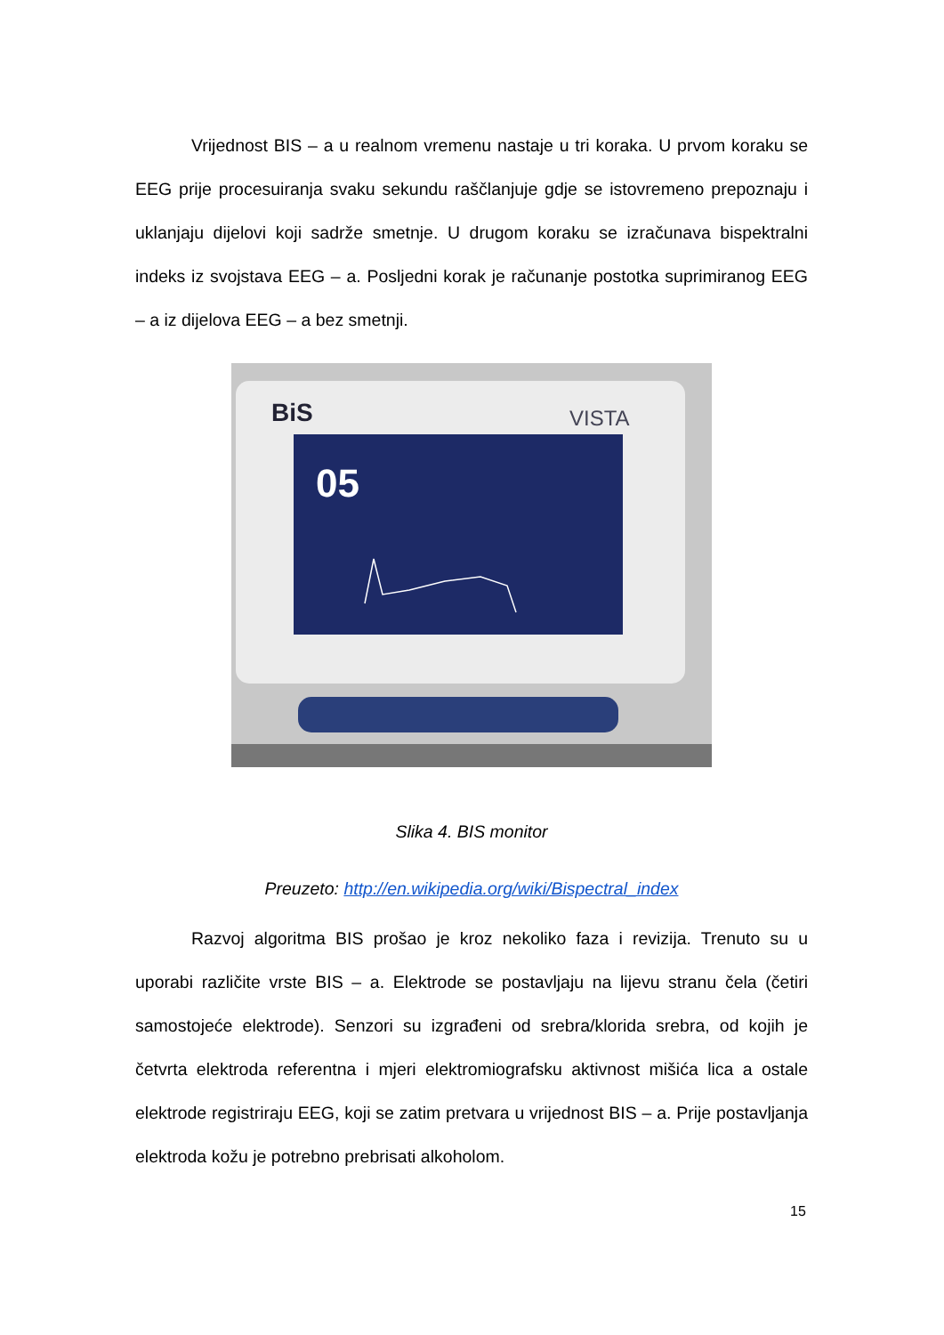Vrijednost BIS – a u realnom vremenu nastaje u tri koraka. U prvom koraku se EEG prije procesuiranja svaku sekundu raščlanjuje gdje se istovremeno prepoznaju i uklanjaju dijelovi koji sadrže smetnje. U drugom koraku se izračunava bispektralni indeks iz svojstava EEG – a. Posljedni korak je računanje postotka suprimiranog EEG – a iz dijelova EEG – a bez smetnji.
BiS
VISTA
05
Slika 4. BIS monitor
Preuzeto: http://en.wikipedia.org/wiki/Bispectral_index
Razvoj algoritma BIS prošao je kroz nekoliko faza i revizija. Trenuto su u uporabi različite vrste BIS – a. Elektrode se postavljaju na lijevu stranu čela (četiri samostojeće elektrode). Senzori su izgrađeni od srebra/klorida srebra, od kojih je četvrta elektroda referentna i mjeri elektromiografsku aktivnost mišića lica a ostale elektrode registriraju EEG, koji se zatim pretvara u vrijednost BIS – a. Prije postavljanja elektroda kožu je potrebno prebrisati alkoholom.
15